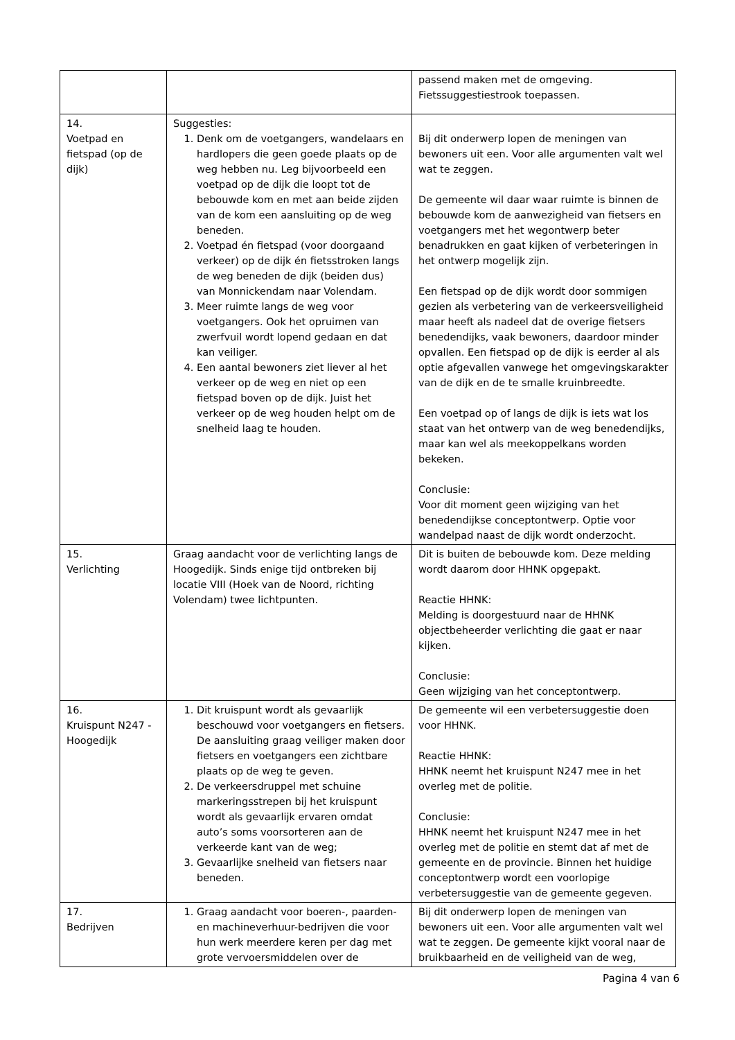| | | passend maken met de omgeving. Fietssuggestiestrook toepassen. |
| 14. Voetpad en fietspad (op de dijk) | Suggesties: 1. Denk om de voetgangers, wandelaars en hardlopers die geen goede plaats op de weg hebben nu. Leg bijvoorbeeld een voetpad op de dijk die loopt tot de bebouwde kom en met aan beide zijden van de kom een aansluiting op de weg beneden. 2. Voetpad én fietspad (voor doorgaand verkeer) op de dijk én fietsstroken langs de weg beneden de dijk (beiden dus) van Monnickendam naar Volendam. 3. Meer ruimte langs de weg voor voetgangers. Ook het opruimen van zwerfvuil wordt lopend gedaan en dat kan veiliger. 4. Een aantal bewoners ziet liever al het verkeer op de weg en niet op een fietspad boven op de dijk. Juist het verkeer op de weg houden helpt om de snelheid laag te houden. | Bij dit onderwerp lopen de meningen van bewoners uit een. Voor alle argumenten valt wel wat te zeggen. De gemeente wil daar waar ruimte is binnen de bebouwde kom de aanwezigheid van fietsers en voetgangers met het wegontwerp beter benadrukken en gaat kijken of verbeteringen in het ontwerp mogelijk zijn. Een fietspad op de dijk wordt door sommigen gezien als verbetering van de verkeersveiligheid maar heeft als nadeel dat de overige fietsers benedendijks, vaak bewoners, daardoor minder opvallen. Een fietspad op de dijk is eerder al als optie afgevallen vanwege het omgevingskarakter van de dijk en de te smalle kruinbreedte. Een voetpad op of langs de dijk is iets wat los staat van het ontwerp van de weg benedendijks, maar kan wel als meekoppelkans worden bekeken. Conclusie: Voor dit moment geen wijziging van het benedendijkse conceptontwerp. Optie voor wandelpad naast de dijk wordt onderzocht. |
| 15. Verlichting | Graag aandacht voor de verlichting langs de Hoogedijk. Sinds enige tijd ontbreken bij locatie VIII (Hoek van de Noord, richting Volendam) twee lichtpunten. | Dit is buiten de bebouwde kom. Deze melding wordt daarom door HHNK opgepakt. Reactie HHNK: Melding is doorgestuurd naar de HHNK objectbeheerder verlichting die gaat er naar kijken. Conclusie: Geen wijziging van het conceptontwerp. |
| 16. Kruispunt N247 - Hoogedijk | 1. Dit kruispunt wordt als gevaarlijk beschouwd voor voetgangers en fietsers. De aansluiting graag veiliger maken door fietsers en voetgangers een zichtbare plaats op de weg te geven. 2. De verkeersdruppel met schuine markeringsstrepen bij het kruispunt wordt als gevaarlijk ervaren omdat auto’s soms voorsorteren aan de verkeerde kant van de weg; 3. Gevaarlijke snelheid van fietsers naar beneden. | De gemeente wil een verbetersuggestie doen voor HHNK. Reactie HHNK: HHNK neemt het kruispunt N247 mee in het overleg met de politie. Conclusie: HHNK neemt het kruispunt N247 mee in het overleg met de politie en stemt dat af met de gemeente en de provincie. Binnen het huidige conceptontwerp wordt een voorlopige verbetersuggestie van de gemeente gegeven. |
| 17. Bedrijven | 1. Graag aandacht voor boeren-, paarden- en machineverhuur-bedrijven die voor hun werk meerdere keren per dag met grote vervoersmiddelen over de | Bij dit onderwerp lopen de meningen van bewoners uit een. Voor alle argumenten valt wel wat te zeggen. De gemeente kijkt vooral naar de bruikbaarheid en de veiligheid van de weg, |
Pagina 4 van 6